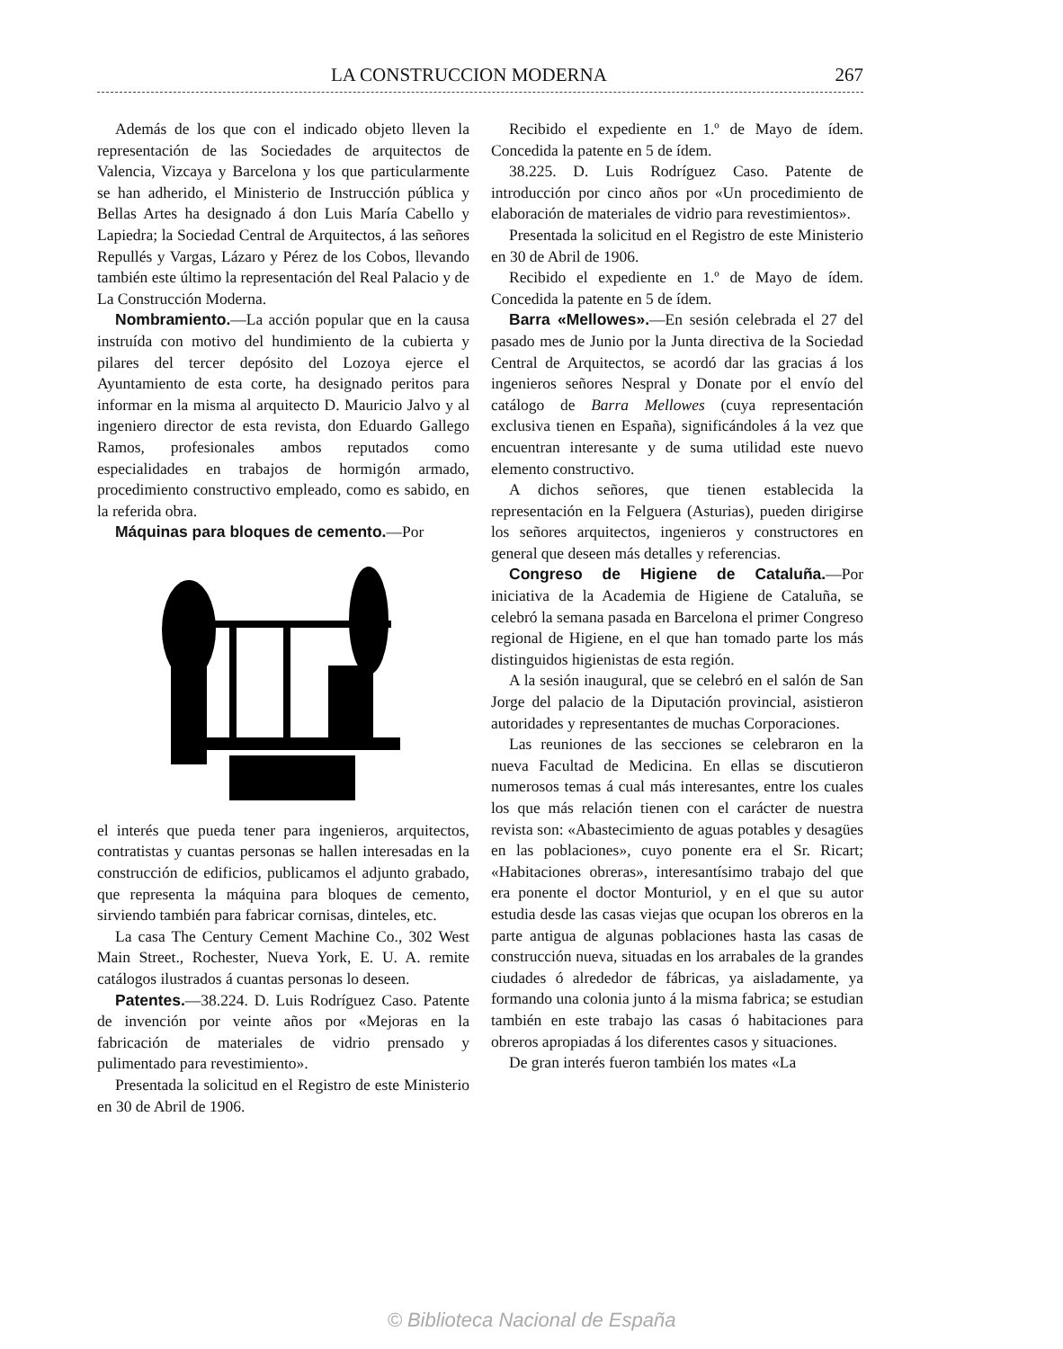LA CONSTRUCCION MODERNA 267
Además de los que con el indicado objeto lleven la representación de las Sociedades de arquitectos de Valencia, Vizcaya y Barcelona y los que particularmente se han adherido, el Ministerio de Instrucción pública y Bellas Artes ha designado á don Luis María Cabello y Lapiedra; la Sociedad Central de Arquitectos, á las señores Repullés y Vargas, Lázaro y Pérez de los Cobos, llevando también este último la representación del Real Palacio y de La Construcción Moderna.
Nombramiento.—La acción popular que en la causa instruída con motivo del hundimiento de la cubierta y pilares del tercer depósito del Lozoya ejerce el Ayuntamiento de esta corte, ha designado peritos para informar en la misma al arquitecto D. Mauricio Jalvo y al ingeniero director de esta revista, don Eduardo Gallego Ramos, profesionales ambos reputados como especialidades en trabajos de hormigón armado, procedimiento constructivo empleado, como es sabido, en la referida obra.
Máquinas para bloques de cemento.—Por
el interés que pueda tener para ingenieros, arquitectos, contratistas y cuantas personas se hallen interesadas en la construcción de edificios, publicamos el adjunto grabado, que representa la máquina para bloques de cemento, sirviendo también para fabricar cornisas, dinteles, etc.
La casa The Century Cement Machine Co., 302 West Main Street., Rochester, Nueva York, E. U. A. remite catálogos ilustrados á cuantas personas lo deseen.
Patentes.—38.224. D. Luis Rodríguez Caso. Patente de invención por veinte años por «Mejoras en la fabricación de materiales de vidrio prensado y pulimentado para revestimiento».
Presentada la solicitud en el Registro de este Ministerio en 30 de Abril de 1906.
Recibido el expediente en 1.º de Mayo de ídem. Concedida la patente en 5 de ídem.
38.225. D. Luis Rodríguez Caso. Patente de introducción por cinco años por «Un procedimiento de elaboración de materiales de vidrio para revestimientos».
Presentada la solicitud en el Registro de este Ministerio en 30 de Abril de 1906.
Recibido el expediente en 1.º de Mayo de ídem. Concedida la patente en 5 de ídem.
Barra «Mellowes».—En sesión celebrada el 27 del pasado mes de Junio por la Junta directiva de la Sociedad Central de Arquitectos, se acordó dar las gracias á los ingenieros señores Nespral y Donate por el envío del catálogo de Barra Mellowes (cuya representación exclusiva tienen en España), significándoles á la vez que encuentran interesante y de suma utilidad este nuevo elemento constructivo.
A dichos señores, que tienen establecida la representación en la Felguera (Asturias), pueden dirigirse los señores arquitectos, ingenieros y constructores en general que deseen más detalles y referencias.
Congreso de Higiene de Cataluña.—Por iniciativa de la Academia de Higiene de Cataluña, se celebró la semana pasada en Barcelona el primer Congreso regional de Higiene, en el que han tomado parte los más distinguidos higienistas de esta región.
A la sesión inaugural, que se celebró en el salón de San Jorge del palacio de la Diputación provincial, asistieron autoridades y representantes de muchas Corporaciones.
Las reuniones de las secciones se celebraron en la nueva Facultad de Medicina. En ellas se discutieron numerosos temas á cual más interesantes, entre los cuales los que más relación tienen con el carácter de nuestra revista son: «Abastecimiento de aguas potables y desagües en las poblaciones», cuyo ponente era el Sr. Ricart; «Habitaciones obreras», interesantísimo trabajo del que era ponente el doctor Monturiol, y en el que su autor estudia desde las casas viejas que ocupan los obreros en la parte antigua de algunas poblaciones hasta las casas de construcción nueva, situadas en los arrabales de la grandes ciudades ó alrededor de fábricas, ya aisladamente, ya formando una colonia junto á la misma fabrica; se estudian también en este trabajo las casas ó habitaciones para obreros apropiadas á los diferentes casos y situaciones.
De gran interés fueron también los mates «La
© Biblioteca Nacional de España